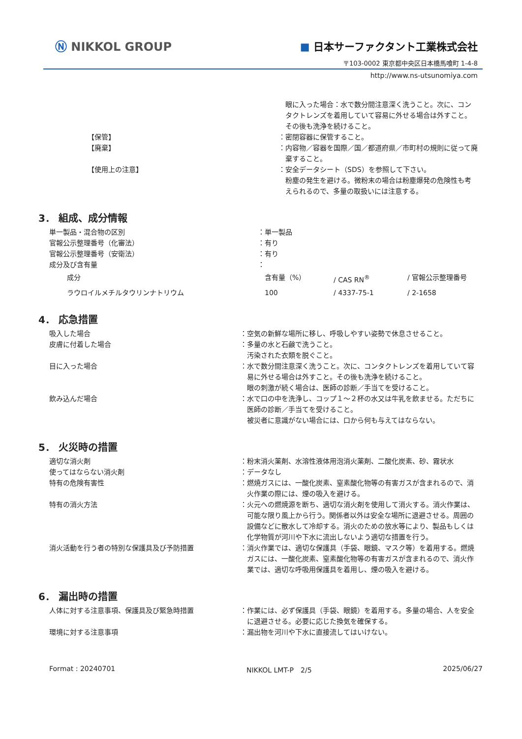Ⓝ NIKKOL GROUP ■ 日本サーファクタント工業株式会社
〒103-0002 東京都中央区日本橋馬喰町 1-4-8
http://www.ns-utsunomiya.com
| | | 眼に入った場合：水で数分間注意深く洗うこと。次に、コンタクトレンズを着用していて容易に外せる場合は外すこと。その後も洗浄を続けること。 |
| 【保管】 | ： | 密閉容器に保管すること。 |
| 【廃棄】 | ： | 内容物／容器を国際／国／都道府県／市町村の規則に従って廃棄すること。 |
| 【使用上の注意】 | ： | 安全データシート（SDS）を参照して下さい。 粉塵の発生を避ける。微粉末の場合は粉塵爆発の危険性も考えられるので、多量の取扱いには注意する。 |
3． 組成、成分情報
| 単一製品・混合物の区別 | ： | 単一製品 | | |
| 官報公示整理番号（化審法） | ： | 有り | | |
| 官報公示整理番号（安衛法） | ： | 有り | | |
| 成分及び含有量 | ： | | | |
| 成分 | | 含有量（%） | / CAS RN<sup>®</sup> | / 官報公示整理番号 |
| ラウロイルメチルタウリンナトリウム | | 100 | / 4337-75-1 | / 2-1658 |
4． 応急措置
| 吸入した場合 | ： | 空気の新鮮な場所に移し、呼吸しやすい姿勢で休息させること。 |
| 皮膚に付着した場合 | ： | 多量の水と石鹸で洗うこと。 汚染された衣類を脱ぐこと。 |
| 目に入った場合 | ： | 水で数分間注意深く洗うこと。次に、コンタクトレンズを着用していて容易に外せる場合は外すこと。その後も洗浄を続けること。 眼の刺激が続く場合は、医師の診断／手当てを受けること。 |
| 飲み込んだ場合 | ： | 水で口の中を洗浄し、コップ１～２杯の水又は牛乳を飲ませる。ただちに医師の診断／手当てを受けること。 被災者に意識がない場合には、口から何も与えてはならない。 |
5． 火災時の措置
| 適切な消火剤 | ： | 粉末消火薬剤、水溶性液体用泡消火薬剤、二酸化炭素、砂、霧状水 |
| 使ってはならない消火剤 | ： | データなし |
| 特有の危険有害性 | ： | 燃焼ガスには、一酸化炭素、窒素酸化物等の有害ガスが含まれるので、消火作業の際には、煙の吸入を避ける。 |
| 特有の消火方法 | ： | 火元への燃焼源を断ち、適切な消火剤を使用して消火する。消火作業は、可能な限り風上から行う。関係者以外は安全な場所に退避させる。周囲の設備などに散水して冷却する。消火のための放水等により、製品もしくは化学物質が河川や下水に流出しないよう適切な措置を行う。 |
| 消火活動を行う者の特別な保護具及び予防措置 | ： | 消火作業では、適切な保護具（手袋、眼鏡、マスク等）を着用する。燃焼ガスには、一酸化炭素、窒素酸化物等の有害ガスが含まれるので、消火作業では、適切な呼吸用保護具を着用し、煙の吸入を避ける。 |
6． 漏出時の措置
| 人体に対する注意事項、保護具及び緊急時措置 | ： | 作業には、必ず保護具（手袋、眼鏡）を着用する。多量の場合、人を安全に退避させる。必要に応じた換気を確保する。 |
| 環境に対する注意事項 | ： | 漏出物を河川や下水に直接流してはいけない。 |
Format : 20240701 NIKKOL LMT-P　2/5 2025/06/27